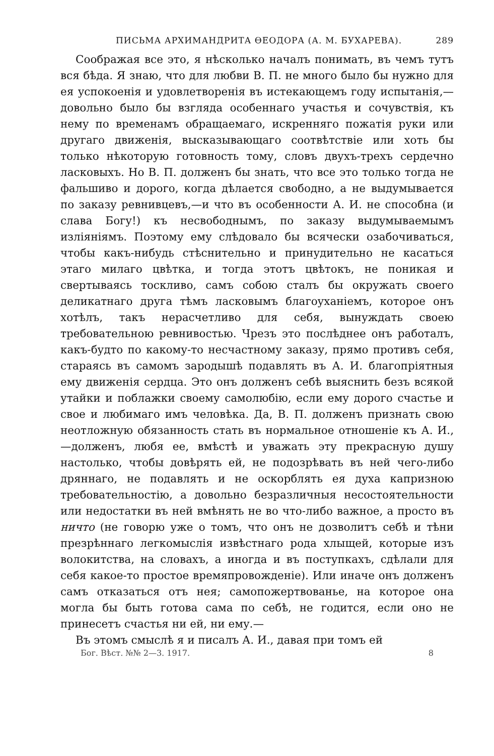ПИСЬМА АРХИМАНДРИТА ѲЕОДОРА (А. М. БУХАРЕВА). 289
Соображая все это, я нѣсколько началъ понимать, въ чемъ тутъ вся бѣда. Я знаю, что для любви В. П. не много было бы нужно для ея успокоенія и удовлетворенія въ истекающемъ году испытанія,—довольно было бы взгляда особеннаго участья и сочувствія, къ нему по временамъ обращаемаго, искренняго пожатія руки или другаго движенія, высказывающаго соотвѣтствіе или хоть бы только нѣкоторую готовность тому, словъ двухъ-трехъ сердечно ласковыхъ. Но В. П. долженъ бы знать, что все это только тогда не фальшиво и дорого, когда дѣлается свободно, а не выдумывается по заказу ревнивцевъ,—и что въ особенности А. И. не способна (и слава Богу!) къ несвободнымъ, по заказу выдумываемымъ изліяніямъ. Поэтому ему слѣдовало бы всячески озабочиваться, чтобы какъ-нибудь стѣснительно и принудительно не касаться этаго милаго цвѣтка, и тогда этотъ цвѣтокъ, не поникая и свертываясь тоскливо, самъ собою сталъ бы окружать своего деликатнаго друга тѣмъ ласковымъ благоуханіемъ, которое онъ хотѣлъ, такъ нерасчетливо для себя, вынуждать своею требовательною ревнивостью. Чрезъ это послѣднее онъ работалъ, какъ-будто по какому-то несчастному заказу, прямо противъ себя, стараясь въ самомъ зародышѣ подавлять въ А. И. благопріятныя ему движенія сердца. Это онъ долженъ себѣ выяснить безъ всякой утайки и поблажки своему самолюбію, если ему дорого счастье и свое и любимаго имъ человѣка. Да, В. П. долженъ признать свою неотложную обязанность стать въ нормальное отношеніе къ А. И.,—долженъ, любя ее, вмѣстѣ и уважать эту прекрасную душу настолько, чтобы довѣрять ей, не подозрѣвать въ ней чего-либо дряннаго, не подавлять и не оскорблять ея духа капризною требовательностію, а довольно безразличныя несостоятельности или недостатки въ ней вмѣнять не во что-либо важное, а просто въ ничто (не говорю уже о томъ, что онъ не дозволитъ себѣ и тѣни презрѣннаго легкомыслія извѣстнаго рода хлыщей, которые изъ волокитства, на словахъ, а иногда и въ поступкахъ, сдѣлали для себя какое-то простое времяпровожденіе). Или иначе онъ долженъ самъ отказаться отъ нея; самопожертвованье, на которое она могла бы быть готова сама по себѣ, не годится, если оно не принесетъ счастья ни ей, ни ему.—
Въ этомъ смыслѣ я и писалъ А. И., давая при томъ ей
Бог. Вѣст. №№ 2—3. 1917. 8